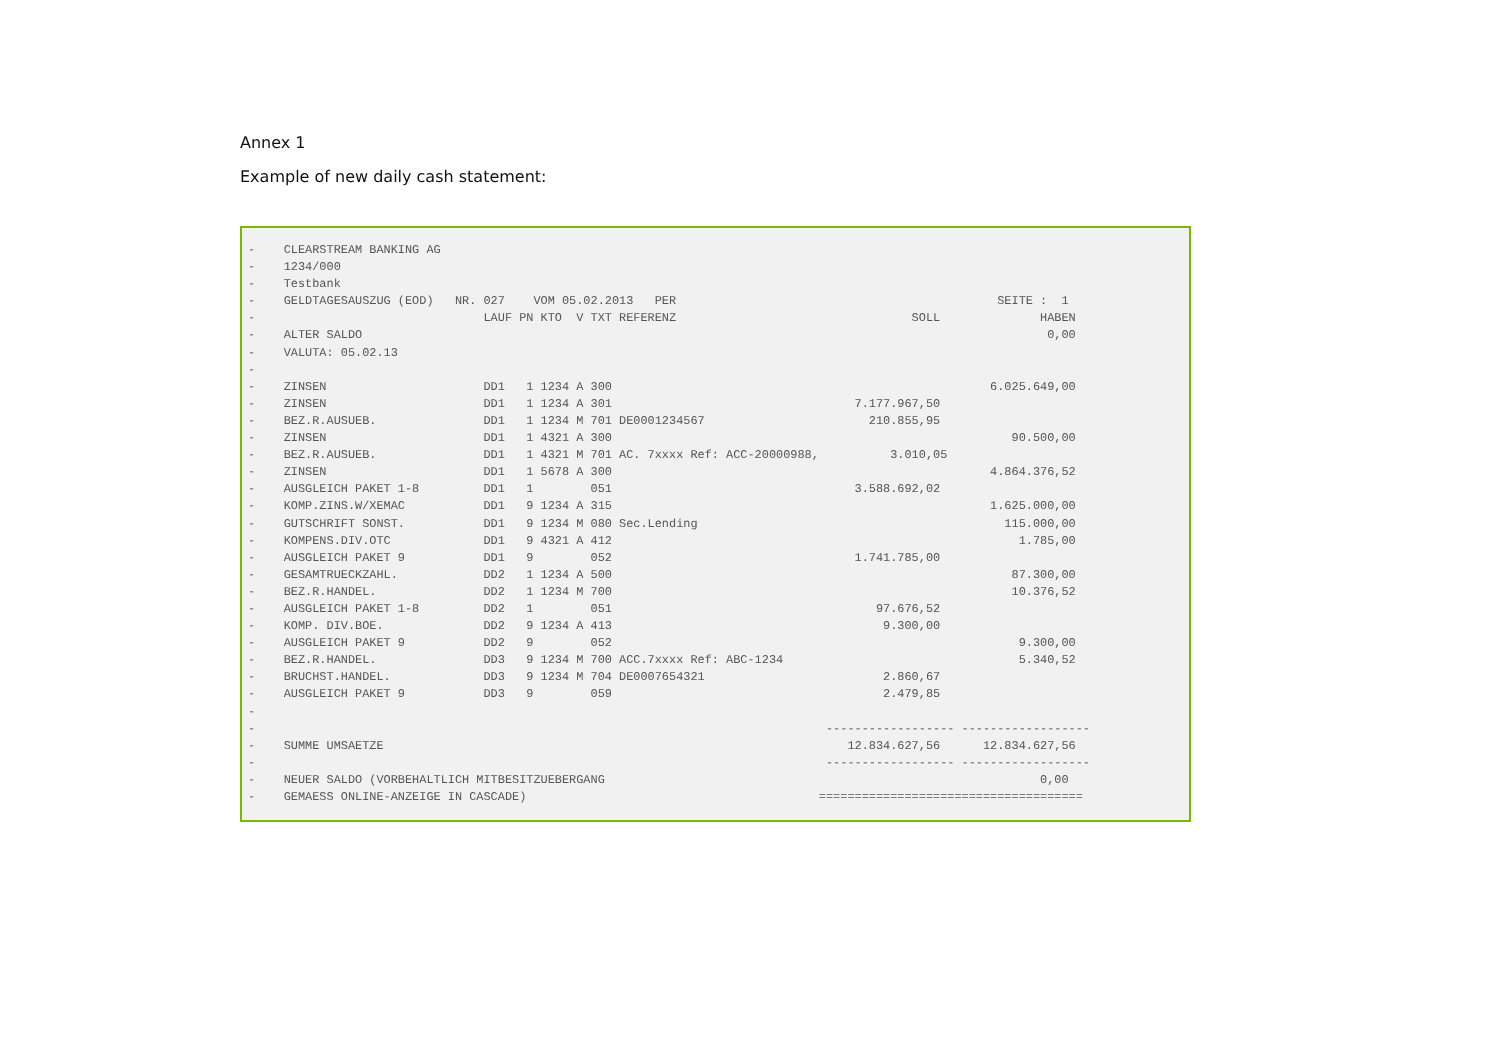Annex 1
Example of new daily cash statement:
-    CLEARSTREAM BANKING AG
-    1234/000
-    Testbank
-    GELDTAGESAUSZUG (EOD)   NR. 027    VOM 05.02.2013   PER                                             SEITE :  1
-                                LAUF PN KTO  V TXT REFERENZ                                 SOLL              HABEN
-    ALTER SALDO                                                                                                0,00
-    VALUTA: 05.02.13
-
-    ZINSEN                      DD1   1 1234 A 300                                                     6.025.649,00
-    ZINSEN                      DD1   1 1234 A 301                                  7.177.967,50
-    BEZ.R.AUSUEB.               DD1   1 1234 M 701 DE0001234567                       210.855,95
-    ZINSEN                      DD1   1 4321 A 300                                                        90.500,00
-    BEZ.R.AUSUEB.               DD1   1 4321 M 701 AC. 7xxxx Ref: ACC-20000988,          3.010,05
-    ZINSEN                      DD1   1 5678 A 300                                                     4.864.376,52
-    AUSGLEICH PAKET 1-8         DD1   1        051                                  3.588.692,02
-    KOMP.ZINS.W/XEMAC           DD1   9 1234 A 315                                                     1.625.000,00
-    GUTSCHRIFT SONST.           DD1   9 1234 M 080 Sec.Lending                                           115.000,00
-    KOMPENS.DIV.OTC             DD1   9 4321 A 412                                                         1.785,00
-    AUSGLEICH PAKET 9           DD1   9        052                                  1.741.785,00
-    GESAMTRUECKZAHL.            DD2   1 1234 A 500                                                        87.300,00
-    BEZ.R.HANDEL.               DD2   1 1234 M 700                                                        10.376,52
-    AUSGLEICH PAKET 1-8         DD2   1        051                                     97.676,52
-    KOMP. DIV.BOE.              DD2   9 1234 A 413                                      9.300,00
-    AUSGLEICH PAKET 9           DD2   9        052                                                         9.300,00
-    BEZ.R.HANDEL.               DD3   9 1234 M 700 ACC.7xxxx Ref: ABC-1234                                 5.340,52
-    BRUCHST.HANDEL.             DD3   9 1234 M 704 DE0007654321                         2.860,67
-    AUSGLEICH PAKET 9           DD3   9        059                                      2.479,85
-
-                                                                                ------------------ ------------------
-    SUMME UMSAETZE                                                                 12.834.627,56      12.834.627,56
-                                                                                ------------------ ------------------
-    NEUER SALDO (VORBEHALTLICH MITBESITZUEBERGANG                                                             0,00
-    GEMAESS ONLINE-ANZEIGE IN CASCADE)                                         =====================================